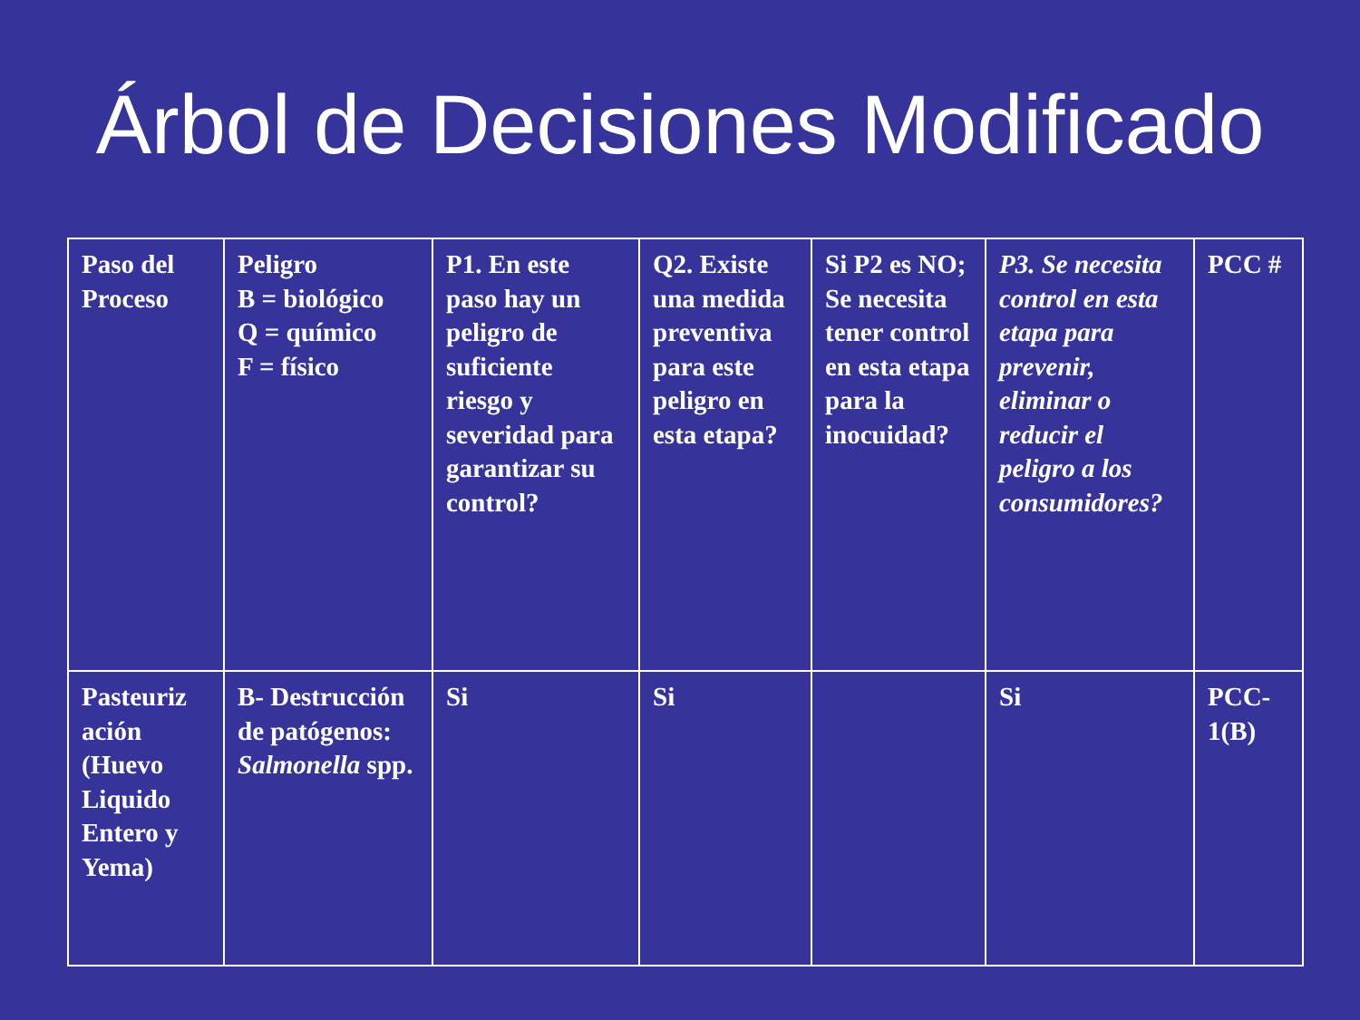Árbol de Decisiones Modificado
| Paso del Proceso | Peligro B = biológico Q = químico F = físico | P1. En este paso hay un peligro de suficiente riesgo y severidad para garantizar su control? | Q2. Existe una medida preventiva para este peligro en esta etapa? | Si P2 es NO; Se necesita tener control en esta etapa para la inocuidad? | P3. Se necesita control en esta etapa para prevenir, eliminar o reducir el peligro a los consumidores? | PCC # |
| Pasteuriz ación (Huevo Liquido Entero y Yema) | B- Destrucción de patógenos: Salmonella spp. | Si | Si | | Si | PCC-1(B) |